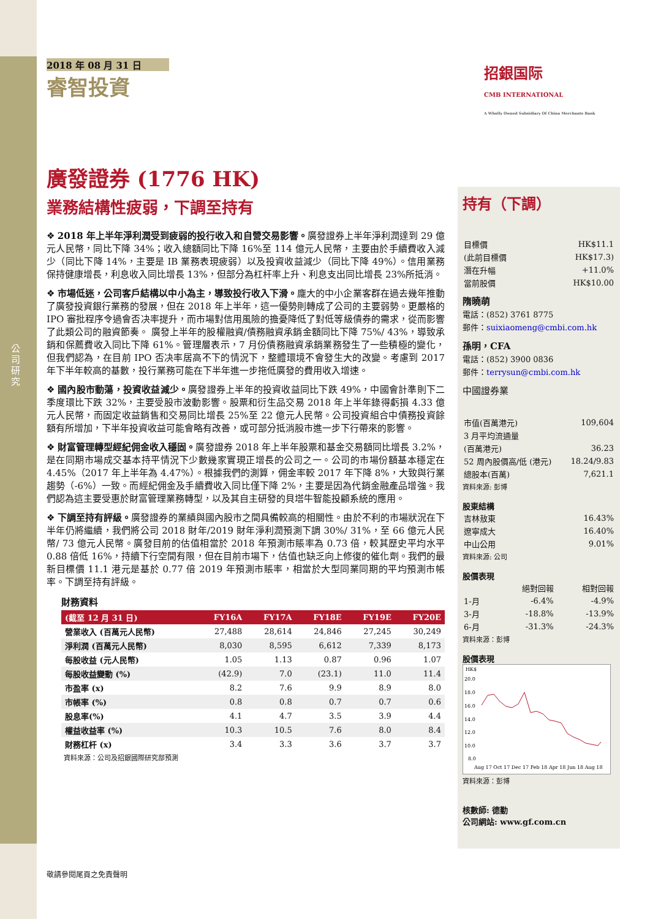公司研究
2018 年 08 月 31 日
睿智投資
廣發證券 (1776 HK)
業務結構性疲弱，下調至持有
❖ 2018 年上半年淨利潤受到疲弱的投行收入和自營交易影響。廣發證券上半年淨利潤達到 29 億元人民幣，同比下降 34%；收入總額同比下降 16%至 114 億元人民幣，主要由於手續費收入減少（同比下降 14%，主要是 IB 業務表現疲弱）以及投資收益減少（同比下降 49%）。信用業務保持健康增長，利息收入同比增長 13%，但部分為杠杆率上升、利息支出同比增長 23%所抵消。
❖ 市場低迷，公司客戶結構以中小為主，導致投行收入下滑。龐大的中小企業客群在過去幾年推動了廣發投資銀行業務的發展，但在 2018 年上半年，這一優勢則轉成了公司的主要弱勢。更嚴格的 IPO 審批程序令過會否决率提升，而市場對信用風險的擔憂降低了對低等級債券的需求，從而影響了此類公司的融資節奏。 廣發上半年的股權融資/債務融資承銷金額同比下降 75%/ 43%，導致承銷和保薦費收入同比下降 61%。管理層表示，7 月份債務融資承銷業務發生了一些積極的變化，但我們認為，在目前 IPO 否决率居高不下的情況下，整體環境不會發生大的改變。考慮到 2017 年下半年較高的基數，投行業務可能在下半年進一步拖低廣發的費用收入增速。
❖ 國內股市動蕩，投資收益減少。廣發證券上半年的投資收益同比下跌 49%，中國會計準則下二季度環比下跌 32%，主要受股市波動影響。股票和衍生品交易 2018 年上半年錄得虧損 4.33 億元人民幣，而固定收益銷售和交易同比增長 25%至 22 億元人民幣。公司投資組合中債務投資餘額有所增加，下半年投資收益可能會略有改善，或可部分抵消股市進一步下行帶來的影響。
❖ 財富管理轉型經紀佣金收入穩固。廣發證券 2018 年上半年股票和基金交易額同比增長 3.2%，是在同期市場成交基本持平情況下少數幾家實現正增長的公司之一。公司的市場份額基本穩定在 4.45%（2017 年上半年為 4.47%）。根據我們的測算，佣金率較 2017 年下降 8%，大致與行業趨勢（-6%）一致。而經紀佣金及手續費收入同比僅下降 2%，主要是因為代銷金融產品增強。我們認為這主要受惠於財富管理業務轉型，以及其自主研發的貝塔牛智能投顧系統的應用。
❖ 下調至持有評級。廣發證券的業績與國內股市之間具備較高的相關性。由於不利的市場狀況在下半年仍將繼續，我們將公司 2018 財年/2019 財年淨利潤預測下調 30%/ 31%，至 66 億元人民幣/ 73 億元人民幣。廣發目前的估值相當於 2018 年預測市賬率為 0.73 倍，較其歷史平均水平 0.88 倍低 16%，持續下行空間有限，但在目前市場下，估值也缺乏向上修復的催化劑。我們的最新目標價 11.1 港元是基於 0.77 倍 2019 年預測市賬率，相當於大型同業同期的平均預測市帳率。下調至持有評級。
財務資料
| (截至 12 月 31 日) | FY16A | FY17A | FY18E | FY19E | FY20E |
| --- | --- | --- | --- | --- | --- |
| 營業收入 (百萬元人民幣) | 27,488 | 28,614 | 24,846 | 27,245 | 30,249 |
| 淨利潤 (百萬元人民幣) | 8,030 | 8,595 | 6,612 | 7,339 | 8,173 |
| 每股收益 (元人民幣) | 1.05 | 1.13 | 0.87 | 0.96 | 1.07 |
| 每股收益變動 (%) | (42.9) | 7.0 | (23.1) | 11.0 | 11.4 |
| 市盈率 (x) | 8.2 | 7.6 | 9.9 | 8.9 | 8.0 |
| 市帳率 (%) | 0.8 | 0.8 | 0.7 | 0.7 | 0.6 |
| 股息率(%) | 4.1 | 4.7 | 3.5 | 3.9 | 4.4 |
| 權益收益率 (%) | 10.3 | 10.5 | 7.6 | 8.0 | 8.4 |
| 財務杠杆 (x) | 3.4 | 3.3 | 3.6 | 3.7 | 3.7 |
資料來源：公司及招銀國際研究部預測
招銀国际
CMB INTERNATIONAL
A Wholly Owned Subsidiary Of China Merchants Bank
持有（下調）
| 目標價 | HK$11.1 |
| (此前目標價 | HK$17.3) |
| 潛在升幅 | +11.0% |
| 當前股價 | HK$10.00 |
隋曉萌
電話：(852) 3761 8775
郵件：suixiaomeng@cmbi.com.hk
孫明，CFA
電話：(852) 3900 0836
郵件：terrysun@cmbi.com.hk
中國證券業
| 市值(百萬港元) | 109,604 |
| 3 月平均流通量 | |
| (百萬港元) | 36.23 |
| 52 周內股價高/低 (港元) | 18.24/9.83 |
| 總股本(百萬) | 7,621.1 |
資料來源: 彭博
股東結構
| 吉林敖東 | 16.43% |
| 遼寧成大 | 16.40% |
| 中山公用 | 9.01% |
資料來源: 公司
股價表現
| | 絕對回報 | 相對回報 |
| 1-月 | -6.4% | -4.9% |
| 3-月 | -18.8% | -13.9% |
| 6-月 | -31.3% | -24.3% |
資料來源：彭博
股價表現
HK$
20.0
18.0
16.0
14.0
12.0
10.0
8.0
Aug 17 Oct 17 Dec 17 Feb 18 Apr 18 Jun 18 Aug 18
資料來源：彭博
核數師: 德勤
公司網站: www.gf.com.cn
敬請參閱尾頁之免責聲明